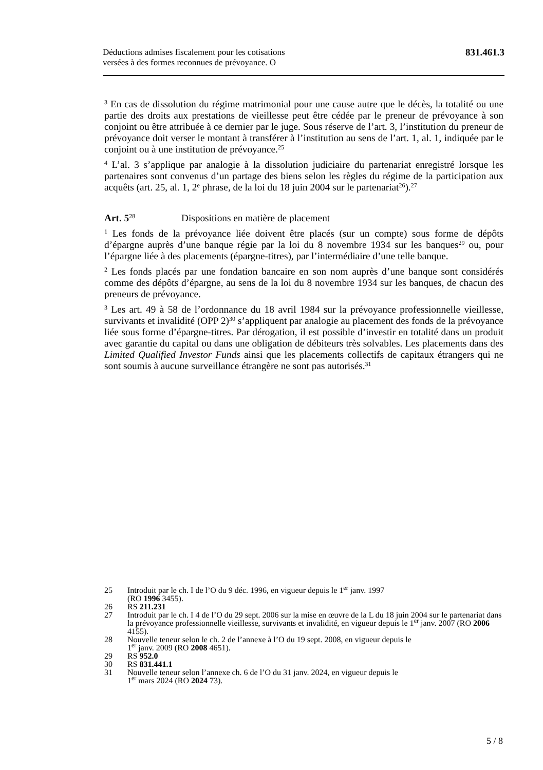Déductions admises fiscalement pour les cotisations
versées à des formes reconnues de prévoyance. O
831.461.3
<sup>3</sup> En cas de dissolution du régime matrimonial pour une cause autre que le décès, la totalité ou une partie des droits aux prestations de vieillesse peut être cédée par le preneur de prévoyance à son conjoint ou être attribuée à ce dernier par le juge. Sous réserve de l’art. 3, l’institution du preneur de prévoyance doit verser le montant à transférer à l’institution au sens de l’art. 1, al. 1, indiquée par le conjoint ou à une institution de prévoyance.<sup>25</sup>
<sup>4</sup> L’al. 3 s’applique par analogie à la dissolution judiciaire du partenariat enregistré lorsque les partenaires sont convenus d’un partage des biens selon les règles du régime de la participation aux acquêts (art. 25, al. 1, 2<sup>e</sup> phrase, de la loi du 18 juin 2004 sur le partenariat<sup>26</sup>).<sup>27</sup>
Art. 5<sup>28</sup> Dispositions en matière de placement
<sup>1</sup> Les fonds de la prévoyance liée doivent être placés (sur un compte) sous forme de dépôts d’épargne auprès d’une banque régie par la loi du 8 novembre 1934 sur les banques<sup>29</sup> ou, pour l’épargne liée à des placements (épargne-titres), par l’intermédiaire d’une telle banque.
<sup>2</sup> Les fonds placés par une fondation bancaire en son nom auprès d’une banque sont considérés comme des dépôts d’épargne, au sens de la loi du 8 novembre 1934 sur les banques, de chacun des preneurs de prévoyance.
<sup>3</sup> Les art. 49 à 58 de l’ordonnance du 18 avril 1984 sur la prévoyance professionnelle vieillesse, survivants et invalidité (OPP 2)<sup>30</sup> s’appliquent par analogie au placement des fonds de la prévoyance liée sous forme d’épargne-titres. Par dérogation, il est possible d’investir en totalité dans un produit avec garantie du capital ou dans une obligation de débiteurs très solvables. Les placements dans des Limited Qualified Investor Funds ainsi que les placements collectifs de capitaux étrangers qui ne sont soumis à aucune surveillance étrangère ne sont pas autorisés.<sup>31</sup>
25 Introduit par le ch. I de l’O du 9 déc. 1996, en vigueur depuis le 1<sup>er</sup> janv. 1997
(RO 1996 3455).
26 RS 211.231
27 Introduit par le ch. I 4 de l’O du 29 sept. 2006 sur la mise en œuvre de la L du 18 juin 2004 sur le partenariat dans la prévoyance professionnelle vieillesse, survivants et invalidité, en vigueur depuis le 1<sup>er</sup> janv. 2007 (RO 2006 4155).
28 Nouvelle teneur selon le ch. 2 de l’annexe à l’O du 19 sept. 2008, en vigueur depuis le
1<sup>er</sup> janv. 2009 (RO 2008 4651).
29 RS 952.0
30 RS 831.441.1
31 Nouvelle teneur selon l’annexe ch. 6 de l’O du 31 janv. 2024, en vigueur depuis le
1<sup>er</sup> mars 2024 (RO 2024 73).
5 / 8